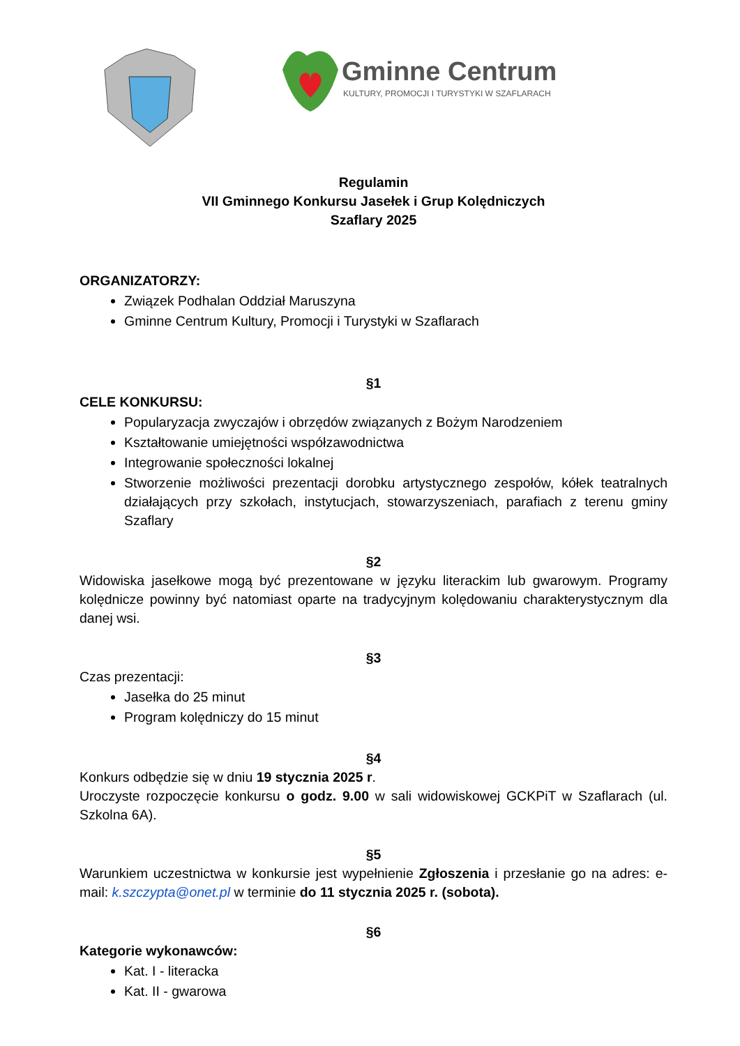Gminne Centrum
KULTURY, PROMOCJI I TURYSTYKI W SZAFLARACH
Regulamin
VII Gminnego Konkursu Jasełek i Grup Kolędniczych
Szaflary 2025
ORGANIZATORZY:
Związek Podhalan Oddział Maruszyna
Gminne Centrum Kultury, Promocji i Turystyki w Szaflarach
§1
CELE KONKURSU:
Popularyzacja zwyczajów i obrzędów związanych z Bożym Narodzeniem
Kształtowanie umiejętności współzawodnictwa
Integrowanie społeczności lokalnej
Stworzenie możliwości prezentacji dorobku artystycznego zespołów, kółek teatralnych działających przy szkołach, instytucjach, stowarzyszeniach, parafiach z terenu gminy Szaflary
§2
Widowiska jasełkowe mogą być prezentowane w języku literackim lub gwarowym. Programy kolędnicze powinny być natomiast oparte na tradycyjnym kolędowaniu charakterystycznym dla danej wsi.
§3
Czas prezentacji:
Jasełka do 25 minut
Program kolędniczy do 15 minut
§4
Konkurs odbędzie się w dniu 19 stycznia 2025 r.
Uroczyste rozpoczęcie konkursu o godz. 9.00 w sali widowiskowej GCKPiT w Szaflarach (ul. Szkolna 6A).
§5
Warunkiem uczestnictwa w konkursie jest wypełnienie Zgłoszenia i przesłanie go na adres: e-mail: k.szczypta@onet.pl w terminie do 11 stycznia 2025 r. (sobota).
§6
Kategorie wykonawców:
Kat. I - literacka
Kat. II - gwarowa